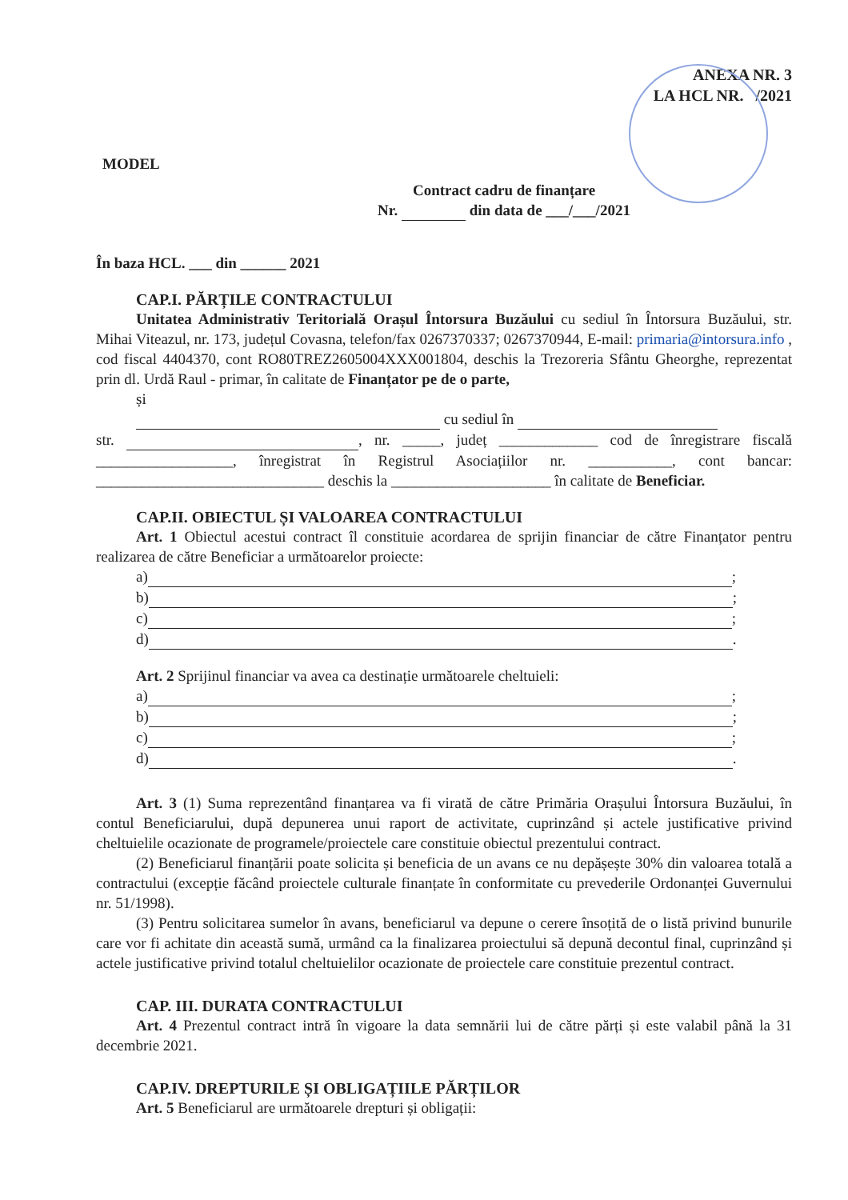ANEXA NR. 3
LA HCL NR. /2021
MODEL
Contract cadru de finanțare
Nr. din data de ___/___/2021
În baza HCL. ___ din ______ 2021
CAP.I. PĂRȚILE CONTRACTULUI
Unitatea Administrativ Teritorială Orașul Întorsura Buzăului cu sediul în Întorsura Buzăului, str. Mihai Viteazul, nr. 173, județul Covasna, telefon/fax 0267370337; 0267370944, E-mail: primaria@intorsura.info , cod fiscal 4404370, cont RO80TREZ2605004XXX001804, deschis la Trezoreria Sfântu Gheorghe, reprezentat prin dl. Urdă Raul - primar, în calitate de Finanțator pe de o parte,
și
cu sediul în
str. , nr. _____, județ _____________ cod de înregistrare fiscală __________________, înregistrat în Registrul Asociațiilor nr. ___________, cont bancar: ______________________________ deschis la _____________________ în calitate de Beneficiar.
CAP.II. OBIECTUL ȘI VALOAREA CONTRACTULUI
Art. 1 Obiectul acestui contract îl constituie acordarea de sprijin financiar de către Finanțator pentru realizarea de către Beneficiar a următoarelor proiecte:
a) ;
b) ;
c) ;
d) .
Art. 2 Sprijinul financiar va avea ca destinație următoarele cheltuieli:
a) ;
b) ;
c) ;
d) .
Art. 3 (1) Suma reprezentând finanțarea va fi virată de către Primăria Orașului Întorsura Buzăului, în contul Beneficiarului, după depunerea unui raport de activitate, cuprinzând și actele justificative privind cheltuielile ocazionate de programele/proiectele care constituie obiectul prezentului contract.
(2) Beneficiarul finanțării poate solicita și beneficia de un avans ce nu depășește 30% din valoarea totală a contractului (excepție făcând proiectele culturale finanțate în conformitate cu prevederile Ordonanței Guvernului nr. 51/1998).
(3) Pentru solicitarea sumelor în avans, beneficiarul va depune o cerere însoțită de o listă privind bunurile care vor fi achitate din această sumă, urmând ca la finalizarea proiectului să depună decontul final, cuprinzând și actele justificative privind totalul cheltuielilor ocazionate de proiectele care constituie prezentul contract.
CAP. III. DURATA CONTRACTULUI
Art. 4 Prezentul contract intră în vigoare la data semnării lui de către părți și este valabil până la 31 decembrie 2021.
CAP.IV. DREPTURILE ȘI OBLIGAȚIILE PĂRȚILOR
Art. 5 Beneficiarul are următoarele drepturi și obligații: